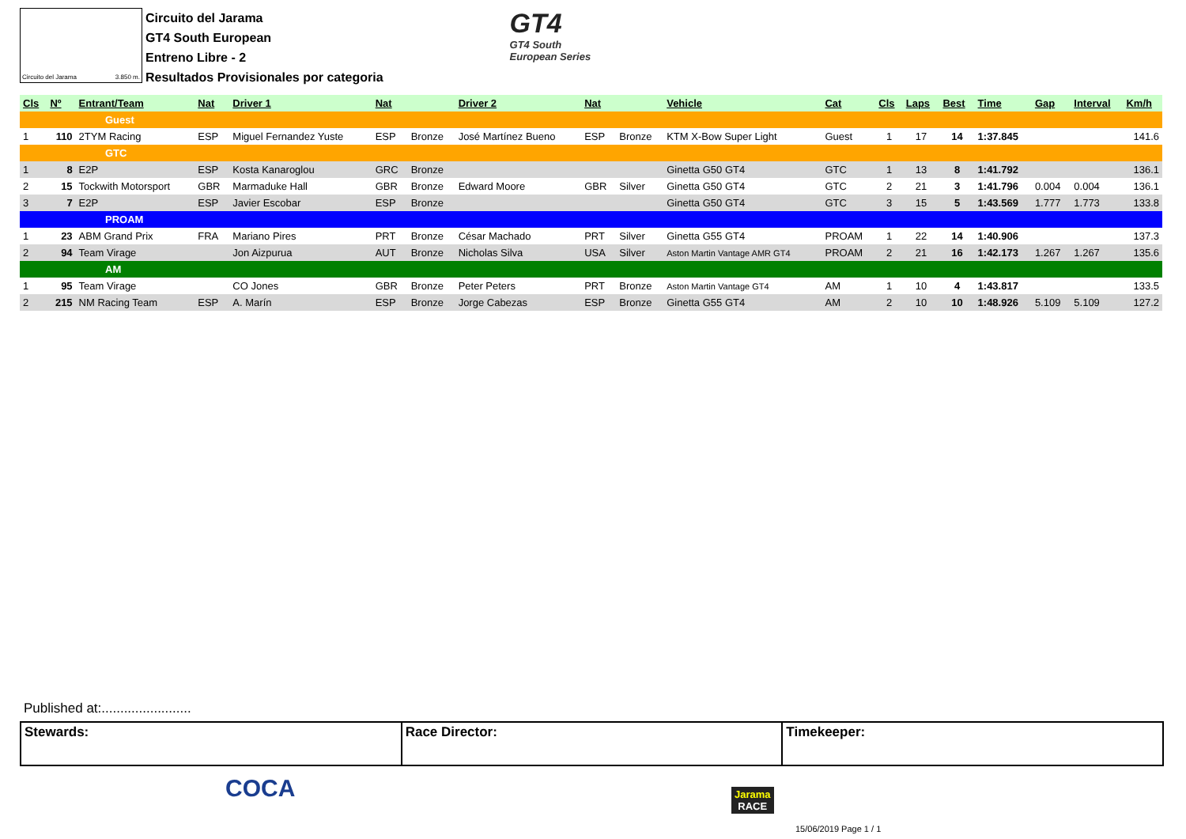Circuito del Jarama 3.850 m.
Circuito del Jarama
GT4 South European
Entreno Libre - 2
Resultados Provisionales por categoria
GT4
GT4 South
European Series
| Cls | Nº | Entrant/Team | Nat | Driver 1 | Nat | | Driver 2 | Nat | | Vehicle | Cat | Cls | Laps | Best | Time | Gap | Interval | Km/h |
| --- | --- | --- | --- | --- | --- | --- | --- | --- | --- | --- | --- | --- | --- | --- | --- | --- | --- | --- |
| Guest | | | | | | | | | | | | | | | | | | |
| 1 | 110 | 2TYM Racing | ESP | Miguel Fernandez Yuste | ESP | Bronze | José Martínez Bueno | ESP | Bronze | KTM X-Bow Super Light | Guest | 1 | 17 | 14 | 1:37.845 | | | 141.6 |
| GTC | | | | | | | | | | | | | | | | | | |
| 1 | 8 | E2P | ESP | Kosta Kanaroglou | GRC | Bronze | | | | Ginetta G50 GT4 | GTC | 1 | 13 | 8 | 1:41.792 | | | 136.1 |
| 2 | 15 | Tockwith Motorsport | GBR | Marmaduke Hall | GBR | Bronze | Edward Moore | GBR | Silver | Ginetta G50 GT4 | GTC | 2 | 21 | 3 | 1:41.796 | 0.004 | 0.004 | 136.1 |
| 3 | 7 | E2P | ESP | Javier Escobar | ESP | Bronze | | | | Ginetta G50 GT4 | GTC | 3 | 15 | 5 | 1:43.569 | 1.777 | 1.773 | 133.8 |
| PROAM | | | | | | | | | | | | | | | | | | |
| 1 | 23 | ABM Grand Prix | FRA | Mariano Pires | PRT | Bronze | César Machado | PRT | Silver | Ginetta G55 GT4 | PROAM | 1 | 22 | 14 | 1:40.906 | | | 137.3 |
| 2 | 94 | Team Virage | | Jon Aizpurua | AUT | Bronze | Nicholas Silva | USA | Silver | Aston Martin Vantage AMR GT4 | PROAM | 2 | 21 | 16 | 1:42.173 | 1.267 | 1.267 | 135.6 |
| AM | | | | | | | | | | | | | | | | | | |
| 1 | 95 | Team Virage | | CO Jones | GBR | Bronze | Peter Peters | PRT | Bronze | Aston Martin Vantage GT4 | AM | 1 | 10 | 4 | 1:43.817 | | | 133.5 |
| 2 | 215 | NM Racing Team | ESP | A. Marín | ESP | Bronze | Jorge Cabezas | ESP | Bronze | Ginetta G55 GT4 | AM | 2 | 10 | 10 | 1:48.926 | 5.109 | 5.109 | 127.2 |
Published at:........................
Stewards: Race Director: Timekeeper:
COCA
Jarama
RACE
15/06/2019 Page 1 / 1